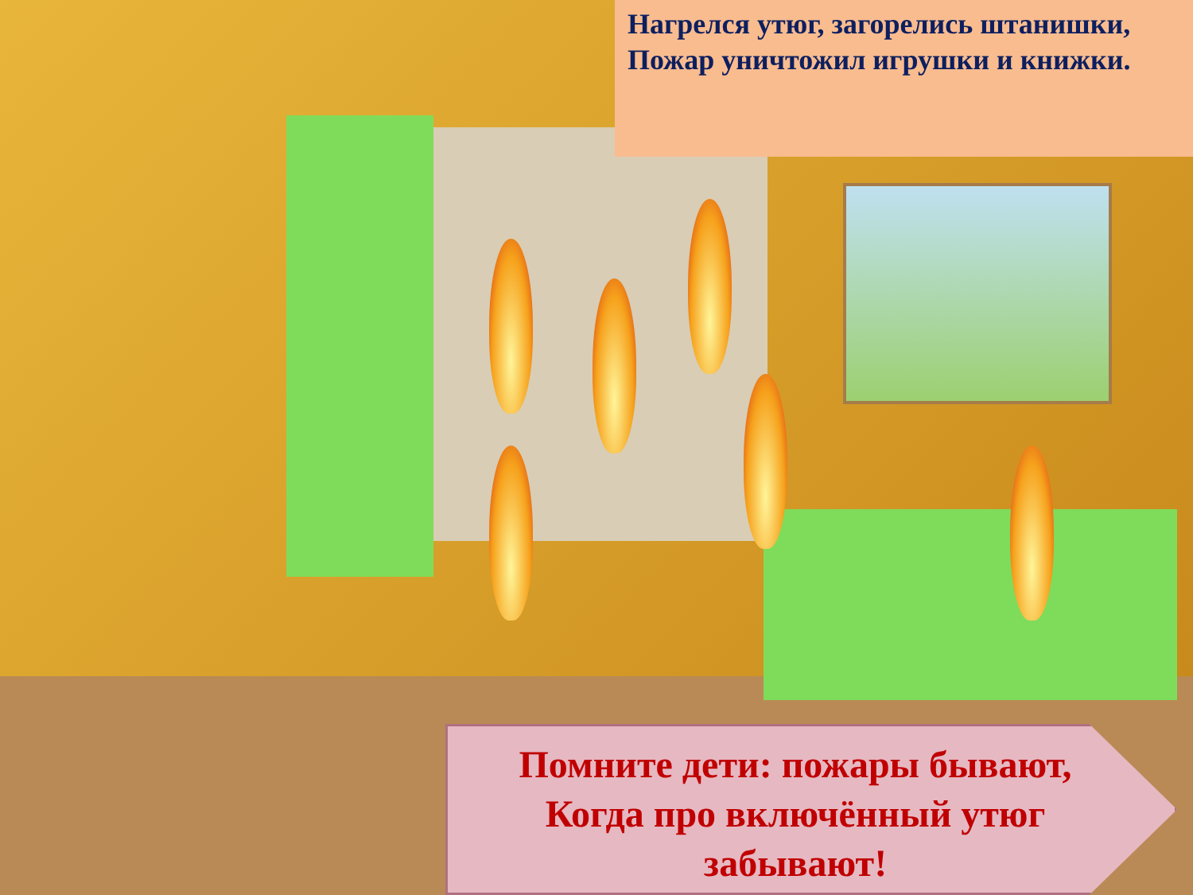Нагрелся утюг, загорелись штанишки,
Пожар уничтожил игрушки и книжки.
Помните дети: пожары бывают,
Когда про включённый утюг
забывают!